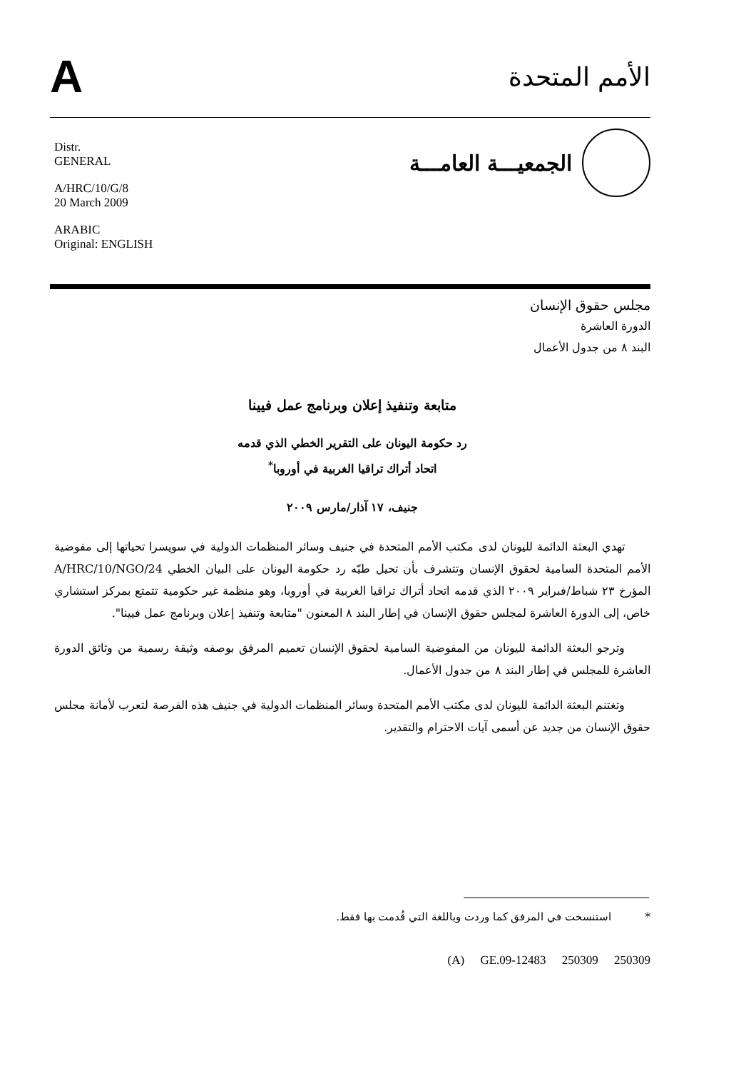A
الأمم المتحدة
Distr.
GENERAL
A/HRC/10/G/8
20 March 2009
ARABIC
Original: ENGLISH
الجمعيـــة العامـــة
مجلس حقوق الإنسان
الدورة العاشرة
البند ٨ من جدول الأعمال
متابعة وتنفيذ إعلان وبرنامج عمل فيينا
رد حكومة اليونان على التقرير الخطي الذي قدمه
اتحاد أتراك تراقيا الغربية في أوروبا<sup>*</sup>
جنيف، ١٧ آذار/مارس ٢٠٠٩
تهدي البعثة الدائمة لليونان لدى مكتب الأمم المتحدة في جنيف وسائر المنظمات الدولية في سويسرا تحياتها إلى مفوضية الأمم المتحدة السامية لحقوق الإنسان وتتشرف بأن تحيل طيّه رد حكومة اليونان على البيان الخطي A/HRC/10/NGO/24 المؤرخ ٢٣ شباط/فبراير ٢٠٠٩ الذي قدمه اتحاد أتراك تراقيا الغربية في أوروبا، وهو منظمة غير حكومية تتمتع بمركز استشاري خاص، إلى الدورة العاشرة لمجلس حقوق الإنسان في إطار البند ٨ المعنون "متابعة وتنفيذ إعلان وبرنامج عمل فيينا".
وترجو البعثة الدائمة لليونان من المفوضية السامية لحقوق الإنسان تعميم المرفق بوصفه وثيقة رسمية من وثائق الدورة العاشرة للمجلس في إطار البند ٨ من جدول الأعمال.
وتغتنم البعثة الدائمة لليونان لدى مكتب الأمم المتحدة وسائر المنظمات الدولية في جنيف هذه الفرصة لتعرب لأمانة مجلس حقوق الإنسان من جديد عن أسمى آيات الاحترام والتقدير.
* استنسخت في المرفق كما وردت وباللغة التي قُدمت بها فقط.
(A) GE.09-12483 250309 250309